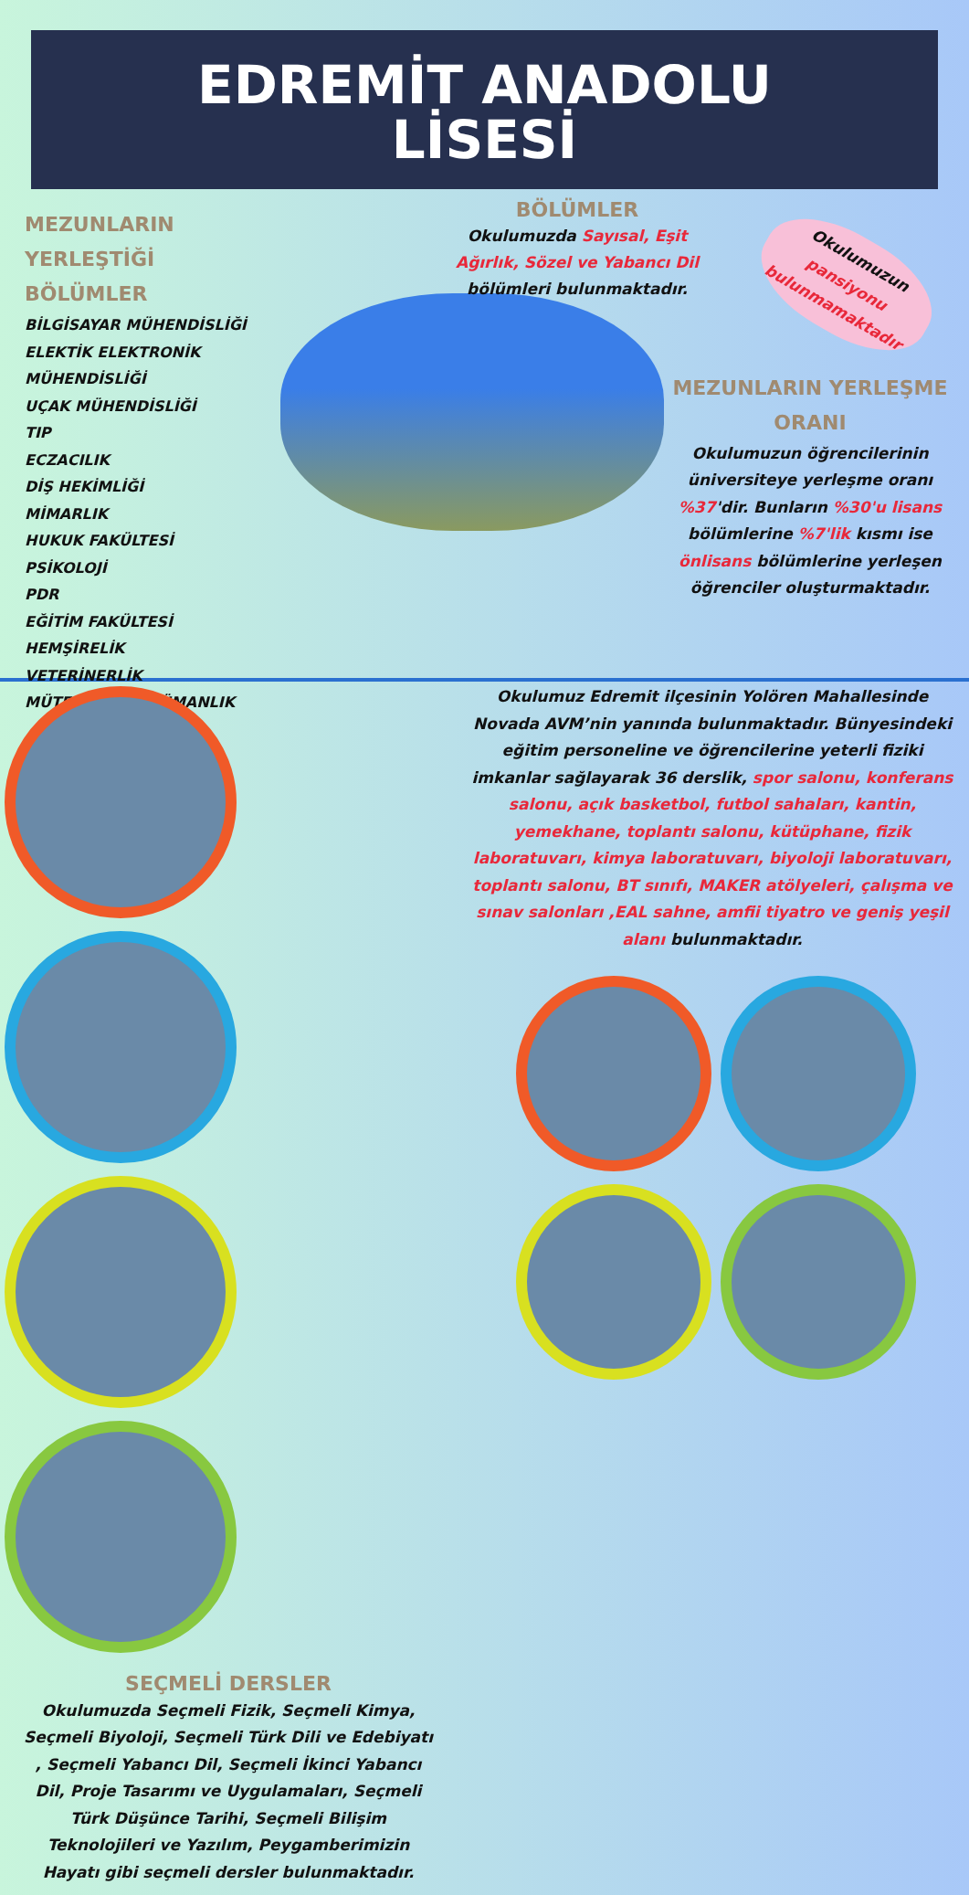EDREMİT ANADOLU
LİSESİ
MEZUNLARIN YERLEŞTİĞİ BÖLÜMLER
BİLGİSAYAR MÜHENDİSLİĞİ
ELEKTİK ELEKTRONİK MÜHENDİSLİĞİ
UÇAK MÜHENDİSLİĞİ
TIP
ECZACILIK
DİŞ HEKİMLİĞİ
MİMARLIK
HUKUK FAKÜLTESİ
PSİKOLOJİ
PDR
EĞİTİM FAKÜLTESİ
HEMŞİRELİK
VETERİNERLİK
MÜTERCİM-TERCÜMANLIK
BÖLÜMLER
Okulumuzda Sayısal, Eşit Ağırlık, Sözel ve Yabancı Dil bölümleri bulunmaktadır.
Okulumuzun pansiyonu bulunmamaktadır
MEZUNLARIN YERLEŞME ORANI
Okulumuzun öğrencilerinin üniversiteye yerleşme oranı %37'dir. Bunların %30'u lisans bölümlerine %7'lik kısmı ise önlisans bölümlerine yerleşen öğrenciler oluşturmaktadır.
SEÇMELİ DERSLER
Okulumuzda Seçmeli Fizik, Seçmeli Kimya, Seçmeli Biyoloji, Seçmeli Türk Dili ve Edebiyatı , Seçmeli Yabancı Dil, Seçmeli İkinci Yabancı Dil, Proje Tasarımı ve Uygulamaları, Seçmeli Türk Düşünce Tarihi, Seçmeli Bilişim Teknolojileri ve Yazılım, Peygamberimizin Hayatı gibi seçmeli dersler bulunmaktadır.
Okulumuz Edremit ilçesinin Yolören Mahallesinde Novada AVM’nin yanında bulunmaktadır. Bünyesindeki eğitim personeline ve öğrencilerine yeterli fiziki imkanlar sağlayarak 36 derslik, spor salonu, konferans salonu, açık basketbol, futbol sahaları, kantin, yemekhane, toplantı salonu, kütüphane, fizik laboratuvarı, kimya laboratuvarı, biyoloji laboratuvarı, toplantı salonu, BT sınıfı, MAKER atölyeleri, çalışma ve sınav salonları ,EAL sahne, amfii tiyatro ve geniş yeşil alanı bulunmaktadır.